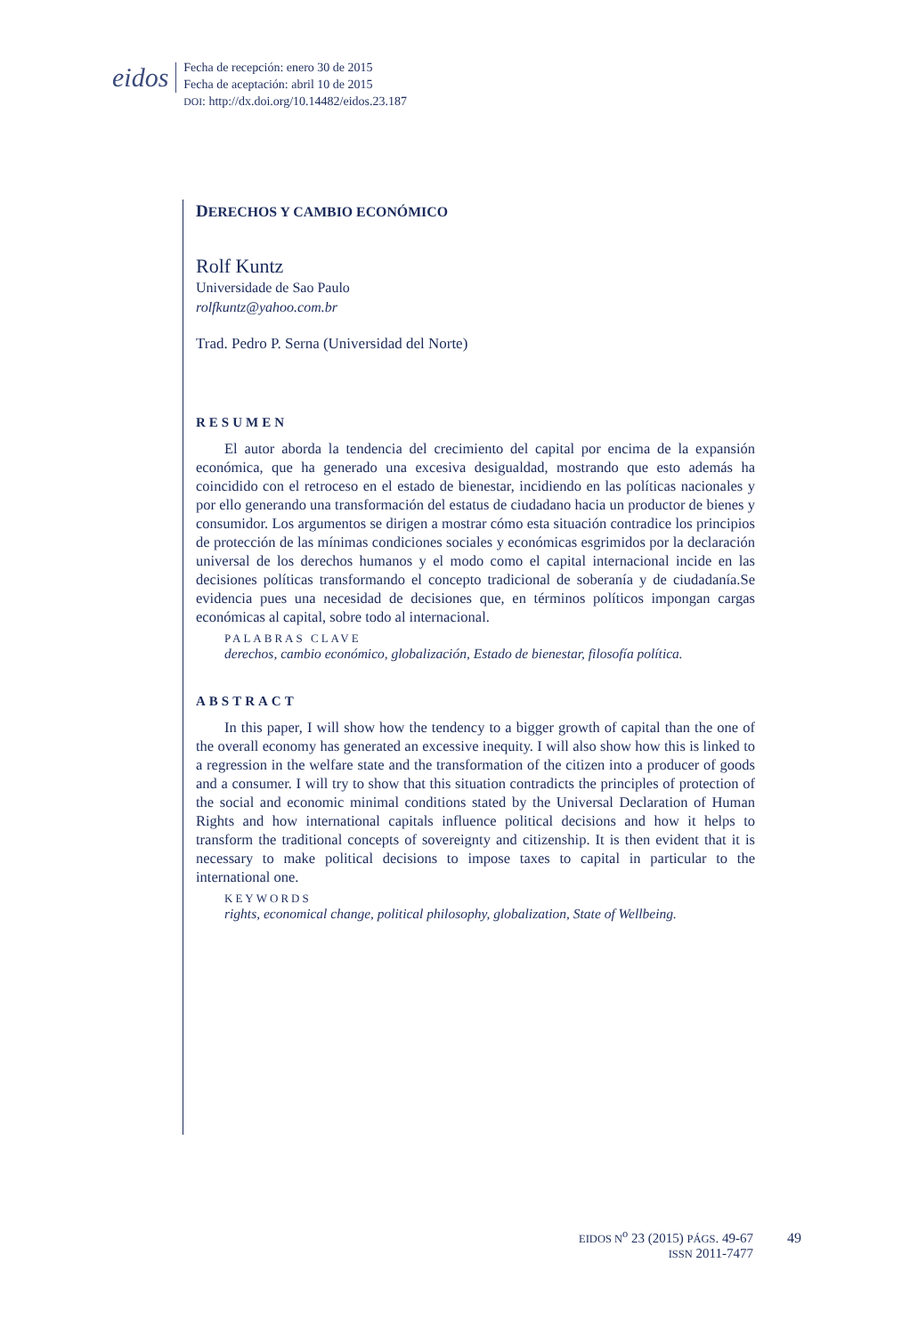eidos
Fecha de recepción: enero 30 de 2015
Fecha de aceptación: abril 10 de 2015
DOI: http://dx.doi.org/10.14482/eidos.23.187
DERECHOS Y CAMBIO ECONÓMICO
Rolf Kuntz
Universidade de Sao Paulo
rolfkuntz@yahoo.com.br
Trad. Pedro P. Serna (Universidad del Norte)
RESUMEN
El autor aborda la tendencia del crecimiento del capital por encima de la expansión económica, que ha generado una excesiva desigualdad, mostrando que esto además ha coincidido con el retroceso en el estado de bienestar, incidiendo en las políticas nacionales y por ello generando una transformación del estatus de ciudadano hacia un productor de bienes y consumidor. Los argumentos se dirigen a mostrar cómo esta situación contradice los principios de protección de las mínimas condiciones sociales y económicas esgrimidos por la declaración universal de los derechos humanos y el modo como el capital internacional incide en las decisiones políticas transformando el concepto tradicional de soberanía y de ciudadanía.Se evidencia pues una necesidad de decisiones que, en términos políticos impongan cargas económicas al capital, sobre todo al internacional.
PALABRAS CLAVE
derechos, cambio económico, globalización, Estado de bienestar, filosofía política.
ABSTRACT
In this paper, I will show how the tendency to a bigger growth of capital than the one of the overall economy has generated an excessive inequity. I will also show how this is linked to a regression in the welfare state and the transformation of the citizen into a producer of goods and a consumer. I will try to show that this situation contradicts the principles of protection of the social and economic minimal conditions stated by the Universal Declaration of Human Rights and how international capitals influence political decisions and how it helps to transform the traditional concepts of sovereignty and citizenship. It is then evident that it is necessary to make political decisions to impose taxes to capital in particular to the international one.
KEYWORDS
rights, economical change, political philosophy, globalization, State of Wellbeing.
EIDOS N<sup>o</sup> 23 (2015) PÁGS. 49-67
ISSN 2011-7477
49